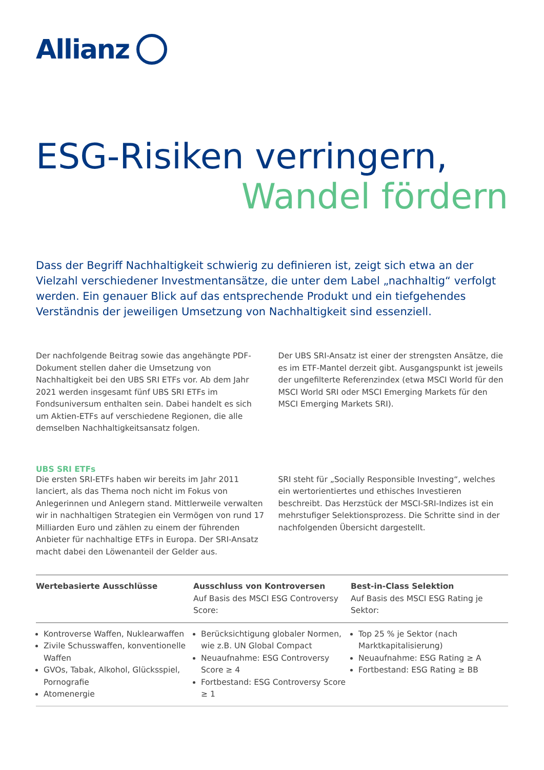Allianz
ESG-Risiken verringern,
Wandel fördern
Dass der Begriff Nachhaltigkeit schwierig zu definieren ist, zeigt sich etwa an der Vielzahl verschiedener Investmentansätze, die unter dem Label „nachhaltig“ verfolgt werden. Ein genauer Blick auf das entsprechende Produkt und ein tiefgehendes Verständnis der jeweiligen Umsetzung von Nachhaltigkeit sind essenziell.
Der nachfolgende Beitrag sowie das angehängte PDF-Dokument stellen daher die Umsetzung von Nachhaltigkeit bei den UBS SRI ETFs vor. Ab dem Jahr 2021 werden insgesamt fünf UBS SRI ETFs im Fondsuniversum enthalten sein. Dabei handelt es sich um Aktien-ETFs auf verschiedene Regionen, die alle demselben Nachhaltigkeitsansatz folgen.
Der UBS SRI-Ansatz ist einer der strengsten Ansätze, die es im ETF-Mantel derzeit gibt. Ausgangspunkt ist jeweils der ungefilterte Referenzindex (etwa MSCI World für den MSCI World SRI oder MSCI Emerging Markets für den MSCI Emerging Markets SRI).
UBS SRI ETFs
Die ersten SRI-ETFs haben wir bereits im Jahr 2011 lanciert, als das Thema noch nicht im Fokus von Anlegerinnen und Anlegern stand. Mittlerweile verwalten wir in nachhaltigen Strategien ein Vermögen von rund 17 Milliarden Euro und zählen zu einem der führenden Anbieter für nachhaltige ETFs in Europa. Der SRI-Ansatz macht dabei den Löwenanteil der Gelder aus.
SRI steht für „Socially Responsible Investing“, welches ein wertorientiertes und ethisches Investieren beschreibt. Das Herzstück der MSCI-SRI-Indizes ist ein mehrstufiger Selektionsprozess. Die Schritte sind in der nachfolgenden Übersicht dargestellt.
| Wertebasierte Ausschlüsse | Ausschluss von Kontroversen Auf Basis des MSCI ESG Controversy Score: | Best-in-Class Selektion Auf Basis des MSCI ESG Rating je Sektor: |
| --- | --- | --- |
| Kontroverse Waffen, Nuklearwaffen Zivile Schusswaffen, konventionelle Waffen GVOs, Tabak, Alkohol, Glücksspiel, Pornografie Atomenergie | Berücksichtigung globaler Normen, wie z.B. UN Global Compact Neuaufnahme: ESG Controversy Score ≥ 4 Fortbestand: ESG Controversy Score ≥ 1 | Top 25 % je Sektor (nach Marktkapitalisierung) Neuaufnahme: ESG Rating ≥ A Fortbestand: ESG Rating ≥ BB |